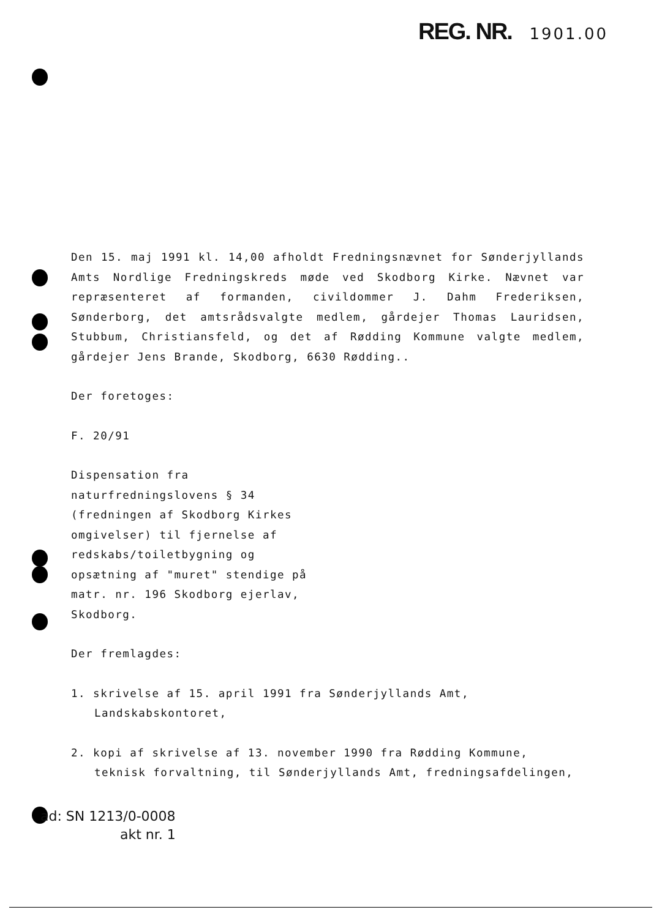REG. NR. 1901.00
Den 15. maj 1991 kl. 14,00 afholdt Fredningsnævnet for Sønderjyllands Amts Nordlige Fredningskreds møde ved Skodborg Kirke. Nævnet var repræsenteret af formanden, civildommer J. Dahm Frederiksen, Sønderborg, det amtsrådsvalgte medlem, gårdejer Thomas Lauridsen, Stubbum, Christiansfeld, og det af Rødding Kommune valgte medlem, gårdejer Jens Brande, Skodborg, 6630 Rødding..
Der foretoges:
F. 20/91
Dispensation fra naturfredningslovens § 34 (fredningen af Skodborg Kirkes omgivelser) til fjernelse af redskabs/toiletbygning og opsætning af "muret" stendige på matr. nr. 196 Skodborg ejerlav, Skodborg.
Der fremlagdes:
1. skrivelse af 15. april 1991 fra Sønderjyllands Amt, Landskabskontoret,
2. kopi af skrivelse af 13. november 1990 fra Rødding Kommune, teknisk forvaltning, til Sønderjyllands Amt, fredningsafdelingen,
ad: SN 1213/0-0008
akt nr. 1